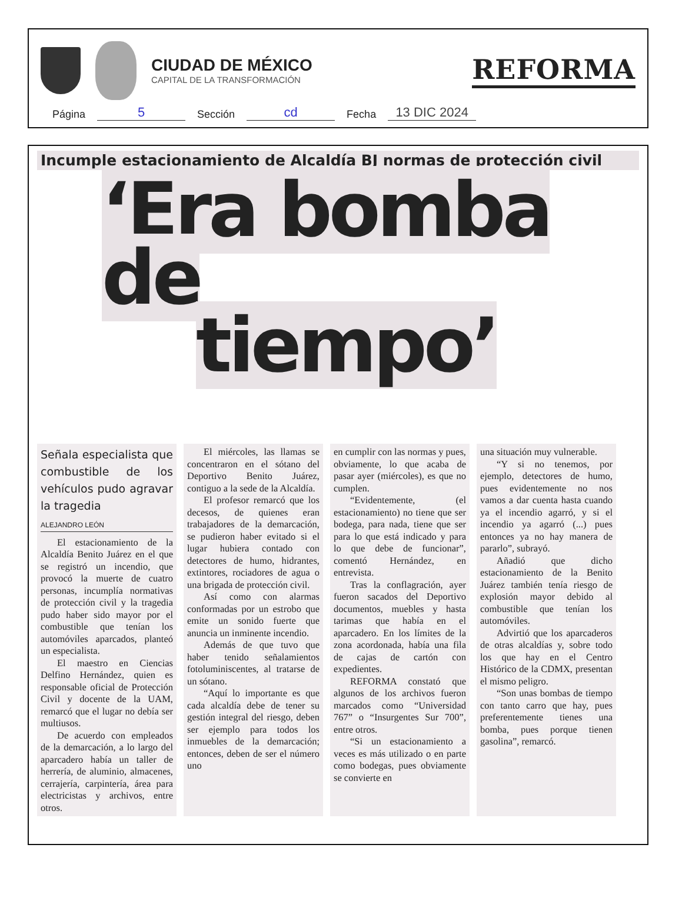CIUDAD DE MÉXICO
CAPITAL DE LA TRANSFORMACIÓN
REFORMA
Página 5 Sección cd Fecha 13 DIC 2024
Incumple estacionamiento de Alcaldía BJ normas de protección civil
‘Era bomba de
tiempo’
Señala especialista que combustible de los vehículos pudo agravar la tragedia
ALEJANDRO LEÓN
El estacionamiento de la Alcaldía Benito Juárez en el que se registró un incendio, que provocó la muerte de cuatro personas, incumplía normativas de protección civil y la tragedia pudo haber sido mayor por el combustible que tenían los automóviles aparcados, planteó un especialista.
El maestro en Ciencias Delfino Hernández, quien es responsable oficial de Protección Civil y docente de la UAM, remarcó que el lugar no debía ser multiusos.
De acuerdo con empleados de la demarcación, a lo largo del aparcadero había un taller de herrería, de aluminio, almacenes, cerrajería, carpintería, área para electricistas y archivos, entre otros.
El miércoles, las llamas se concentraron en el sótano del Deportivo Benito Juárez, contiguo a la sede de la Alcaldía.
El profesor remarcó que los decesos, de quienes eran trabajadores de la demarcación, se pudieron haber evitado si el lugar hubiera contado con detectores de humo, hidrantes, extintores, rociadores de agua o una brigada de protección civil.
Así como con alarmas conformadas por un estrobo que emite un sonido fuerte que anuncia un inminente incendio.
Además de que tuvo que haber tenido señalamientos fotoluminiscentes, al tratarse de un sótano.
“Aquí lo importante es que cada alcaldía debe de tener su gestión integral del riesgo, deben ser ejemplo para todos los inmuebles de la demarcación; entonces, deben de ser el número uno
en cumplir con las normas y pues, obviamente, lo que acaba de pasar ayer (miércoles), es que no cumplen.
“Evidentemente, (el estacionamiento) no tiene que ser bodega, para nada, tiene que ser para lo que está indicado y para lo que debe de funcionar”, comentó Hernández, en entrevista.
Tras la conflagración, ayer fueron sacados del Deportivo documentos, muebles y hasta tarimas que había en el aparcadero. En los límites de la zona acordonada, había una fila de cajas de cartón con expedientes.
REFORMA constató que algunos de los archivos fueron marcados como “Universidad 767” o “Insurgentes Sur 700”, entre otros.
“Si un estacionamiento a veces es más utilizado o en parte como bodegas, pues obviamente se convierte en
una situación muy vulnerable.
“Y si no tenemos, por ejemplo, detectores de humo, pues evidentemente no nos vamos a dar cuenta hasta cuando ya el incendio agarró, y si el incendio ya agarró (...) pues entonces ya no hay manera de pararlo”, subrayó.
Añadió que dicho estacionamiento de la Benito Juárez también tenía riesgo de explosión mayor debido al combustible que tenían los automóviles.
Advirtió que los aparcaderos de otras alcaldías y, sobre todo los que hay en el Centro Histórico de la CDMX, presentan el mismo peligro.
“Son unas bombas de tiempo con tanto carro que hay, pues preferentemente tienes una bomba, pues porque tienen gasolina”, remarcó.